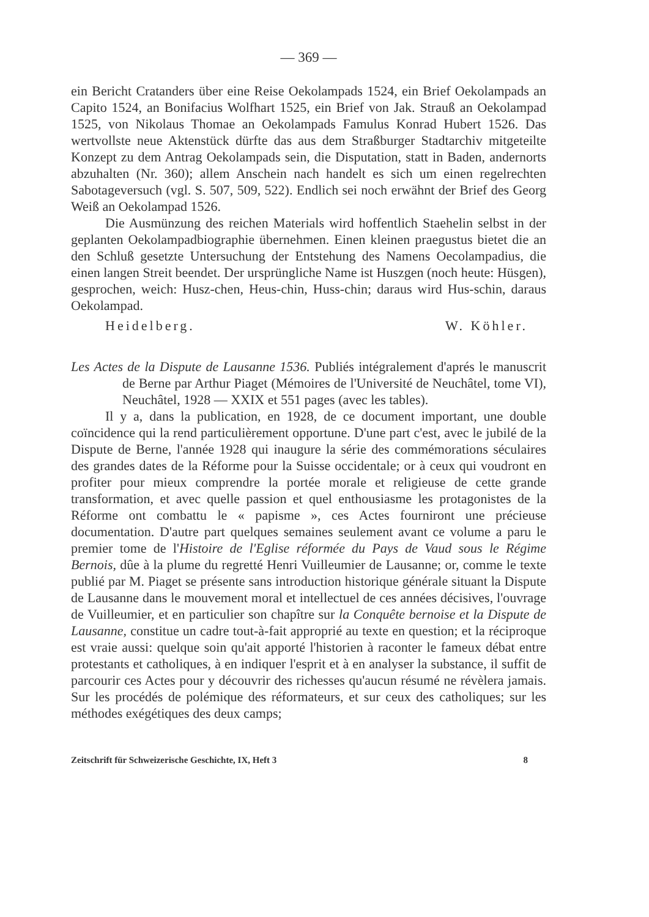— 369 —
ein Bericht Cratanders über eine Reise Oekolampads 1524, ein Brief Oekolampads an Capito 1524, an Bonifacius Wolfhart 1525, ein Brief von Jak. Strauß an Oekolampad 1525, von Nikolaus Thomae an Oekolampads Famulus Konrad Hubert 1526. Das wertvollste neue Aktenstück dürfte das aus dem Straßburger Stadtarchiv mitgeteilte Konzept zu dem Antrag Oekolampads sein, die Disputation, statt in Baden, andernorts abzuhalten (Nr. 360); allem Anschein nach handelt es sich um einen regelrechten Sabotageversuch (vgl. S. 507, 509, 522). Endlich sei noch erwähnt der Brief des Georg Weiß an Oekolampad 1526.
Die Ausmünzung des reichen Materials wird hoffentlich Staehelin selbst in der geplanten Oekolampadbiographie übernehmen. Einen kleinen praegustus bietet die an den Schluß gesetzte Untersuchung der Entstehung des Namens Oecolampadius, die einen langen Streit beendet. Der ursprüngliche Name ist Huszgen (noch heute: Hüsgen), gesprochen, weich: Husz-chen, Heus-chin, Huss-chin; daraus wird Hus-schin, daraus Oekolampad.
Heidelberg. W. Köhler.
Les Actes de la Dispute de Lausanne 1536. Publiés intégralement d'aprés le manuscrit de Berne par Arthur Piaget (Mémoires de l'Université de Neuchâtel, tome VI), Neuchâtel, 1928 — XXIX et 551 pages (avec les tables).
Il y a, dans la publication, en 1928, de ce document important, une double coïncidence qui la rend particulièrement opportune. D'une part c'est, avec le jubilé de la Dispute de Berne, l'année 1928 qui inaugure la série des commémorations séculaires des grandes dates de la Réforme pour la Suisse occidentale; or à ceux qui voudront en profiter pour mieux comprendre la portée morale et religieuse de cette grande transformation, et avec quelle passion et quel enthousiasme les protagonistes de la Réforme ont combattu le « papisme », ces Actes fourniront une précieuse documentation. D'autre part quelques semaines seulement avant ce volume a paru le premier tome de l'Histoire de l'Eglise réformée du Pays de Vaud sous le Régime Bernois, dûe à la plume du regretté Henri Vuilleumier de Lausanne; or, comme le texte publié par M. Piaget se présente sans introduction historique générale situant la Dispute de Lausanne dans le mouvement moral et intellectuel de ces années décisives, l'ouvrage de Vuilleumier, et en particulier son chapître sur la Conquête bernoise et la Dispute de Lausanne, constitue un cadre tout-à-fait approprié au texte en question; et la réciproque est vraie aussi: quelque soin qu'ait apporté l'historien à raconter le fameux débat entre protestants et catholiques, à en indiquer l'esprit et à en analyser la substance, il suffit de parcourir ces Actes pour y découvrir des richesses qu'aucun résumé ne révèlera jamais. Sur les procédés de polémique des réformateurs, et sur ceux des catholiques; sur les méthodes exégétiques des deux camps;
Zeitschrift für Schweizerische Geschichte, IX, Heft 3 8